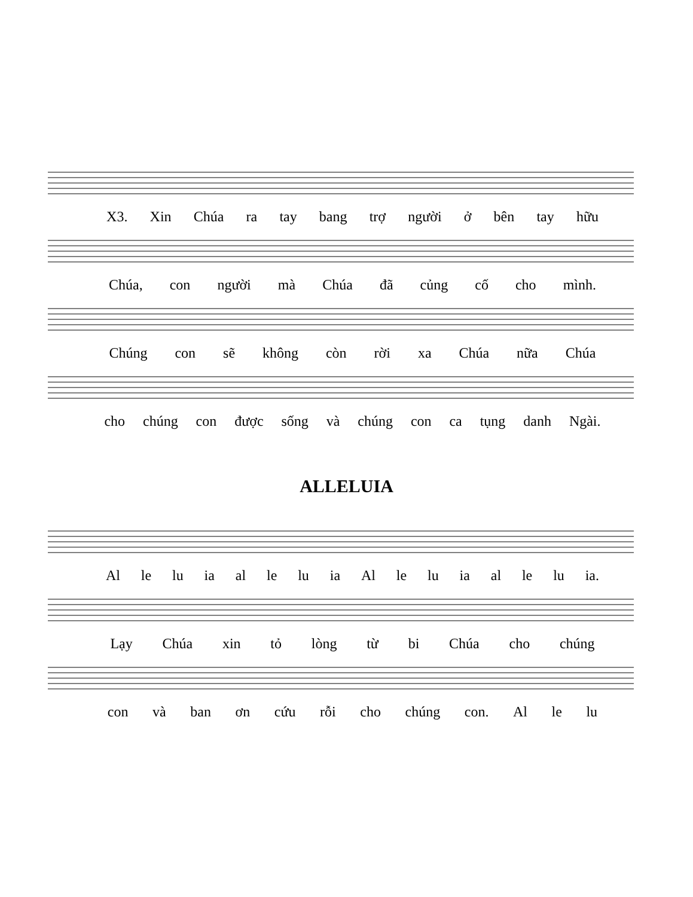X3. Xin Chúa ra tay bang trợ người ở bên tay hữu
Chúa, con người mà Chúa đã củng cố cho mình.
Chúng con sẽ không còn rời xa Chúa nữa Chúa
cho chúng con được sống và chúng con ca tụng danh Ngài.
ALLELUIA
Al le lu ia al le lu ia Al le lu ia al le lu ia.
Lạy Chúa xin tỏ lòng từ bi Chúa cho chúng
con và ban ơn cứu rỗi cho chúng con. Al le lu